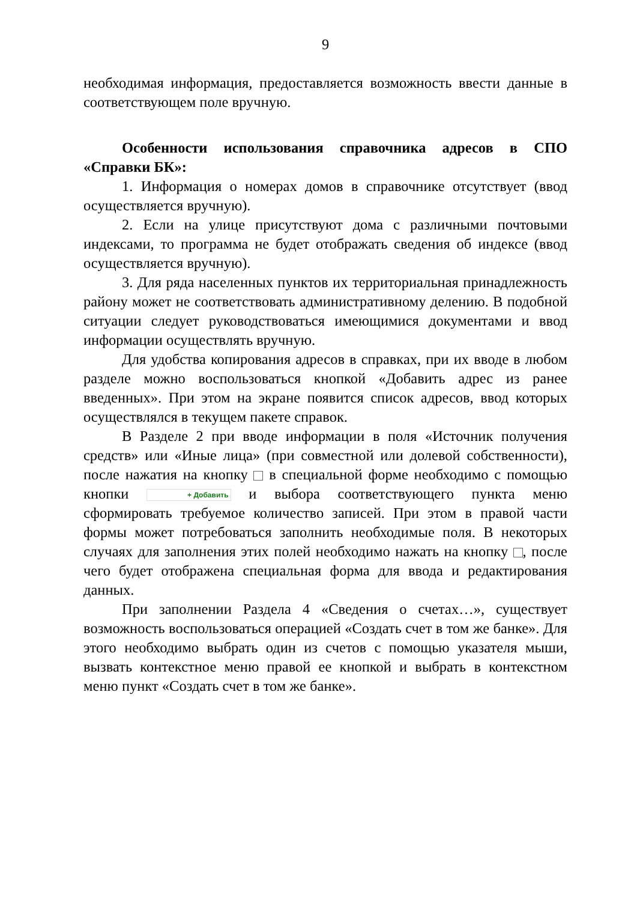9
необходимая информация, предоставляется возможность ввести данные в соответствующем поле вручную.
Особенности использования справочника адресов в СПО «Справки БК»:
1. Информация о номерах домов в справочнике отсутствует (ввод осуществляется вручную).
2. Если на улице присутствуют дома с различными почтовыми индексами, то программа не будет отображать сведения об индексе (ввод осуществляется вручную).
3. Для ряда населенных пунктов их территориальная принадлежность району может не соответствовать административному делению. В подобной ситуации следует руководствоваться имеющимися документами и ввод информации осуществлять вручную.
Для удобства копирования адресов в справках, при их вводе в любом разделе можно воспользоваться кнопкой «Добавить адрес из ранее введенных». При этом на экране появится список адресов, ввод которых осуществлялся в текущем пакете справок.
В Разделе 2 при вводе информации в поля «Источник получения средств» или «Иные лица» (при совместной или долевой собственности), после нажатия на кнопку в специальной форме необходимо с помощью кнопки + Добавить и выбора соответствующего пункта меню сформировать требуемое количество записей. При этом в правой части формы может потребоваться заполнить необходимые поля. В некоторых случаях для заполнения этих полей необходимо нажать на кнопку , после чего будет отображена специальная форма для ввода и редактирования данных.
При заполнении Раздела 4 «Сведения о счетах…», существует возможность воспользоваться операцией «Создать счет в том же банке». Для этого необходимо выбрать один из счетов с помощью указателя мыши, вызвать контекстное меню правой ее кнопкой и выбрать в контекстном меню пункт «Создать счет в том же банке».